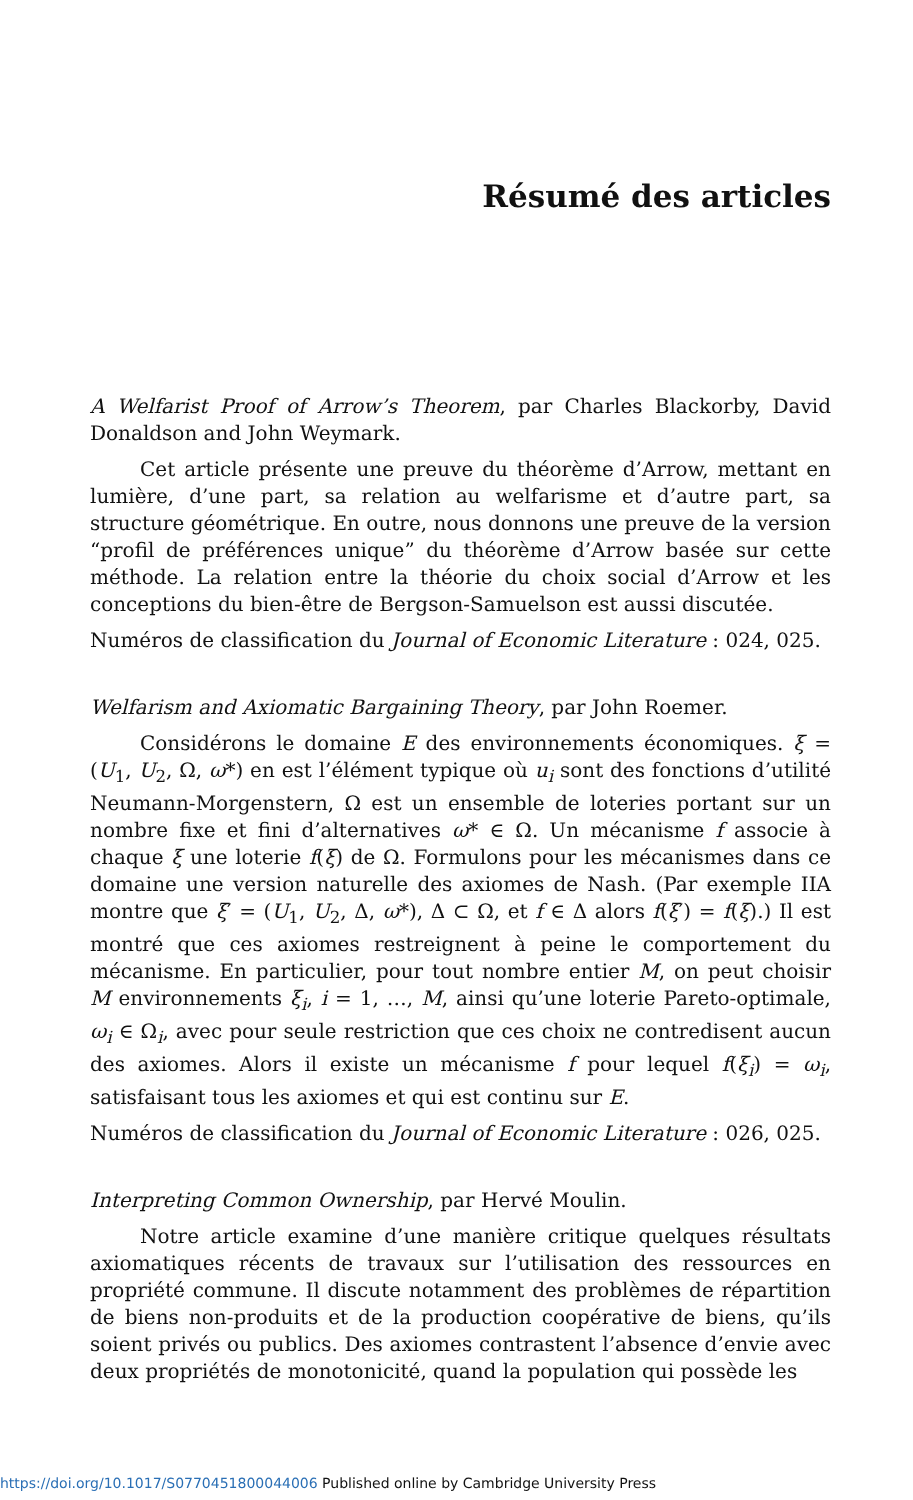Résumé des articles
A Welfarist Proof of Arrow’s Theorem, par Charles Blackorby, David Donaldson and John Weymark.
Cet article présente une preuve du théorème d’Arrow, mettant en lumière, d’une part, sa relation au welfarisme et d’autre part, sa structure géométrique. En outre, nous donnons une preuve de la version “profil de préférences unique” du théorème d’Arrow basée sur cette méthode. La relation entre la théorie du choix social d’Arrow et les conceptions du bien-être de Bergson-Samuelson est aussi discutée.
Numéros de classification du Journal of Economic Literature : 024, 025.
Welfarism and Axiomatic Bargaining Theory, par John Roemer.
Considérons le domaine E des environnements économiques. ξ = (U<sub>1</sub>, U<sub>2</sub>, Ω, ω*) en est l’élément typique où u<sub>i</sub> sont des fonctions d’utilité Neumann-Morgenstern, Ω est un ensemble de loteries portant sur un nombre fixe et fini d’alternatives ω* ∈ Ω. Un mécanisme f associe à chaque ξ une loterie f(ξ) de Ω. Formulons pour les mécanismes dans ce domaine une version naturelle des axiomes de Nash. (Par exemple IIA montre que ξ′ = (U<sub>1</sub>, U<sub>2</sub>, Δ, ω*), Δ ⊂ Ω, et f ∈ Δ alors f(ξ′) = f(ξ).) Il est montré que ces axiomes restreignent à peine le comportement du mécanisme. En particulier, pour tout nombre entier M, on peut choisir M environnements ξ<sub>i</sub>, i = 1, …, M, ainsi qu’une loterie Pareto-optimale, ω<sub>i</sub> ∈ Ω<sub>i</sub>, avec pour seule restriction que ces choix ne contredisent aucun des axiomes. Alors il existe un mécanisme f pour lequel f(ξ<sub>i</sub>) = ω<sub>i</sub>, satisfaisant tous les axiomes et qui est continu sur E.
Numéros de classification du Journal of Economic Literature : 026, 025.
Interpreting Common Ownership, par Hervé Moulin.
Notre article examine d’une manière critique quelques résultats axiomatiques récents de travaux sur l’utilisation des ressources en propriété commune. Il discute notamment des problèmes de répartition de biens non-produits et de la production coopérative de biens, qu’ils soient privés ou publics. Des axiomes contrastent l’absence d’envie avec deux propriétés de monotonicité, quand la population qui possède les
https://doi.org/10.1017/S0770451800044006 Published online by Cambridge University Press